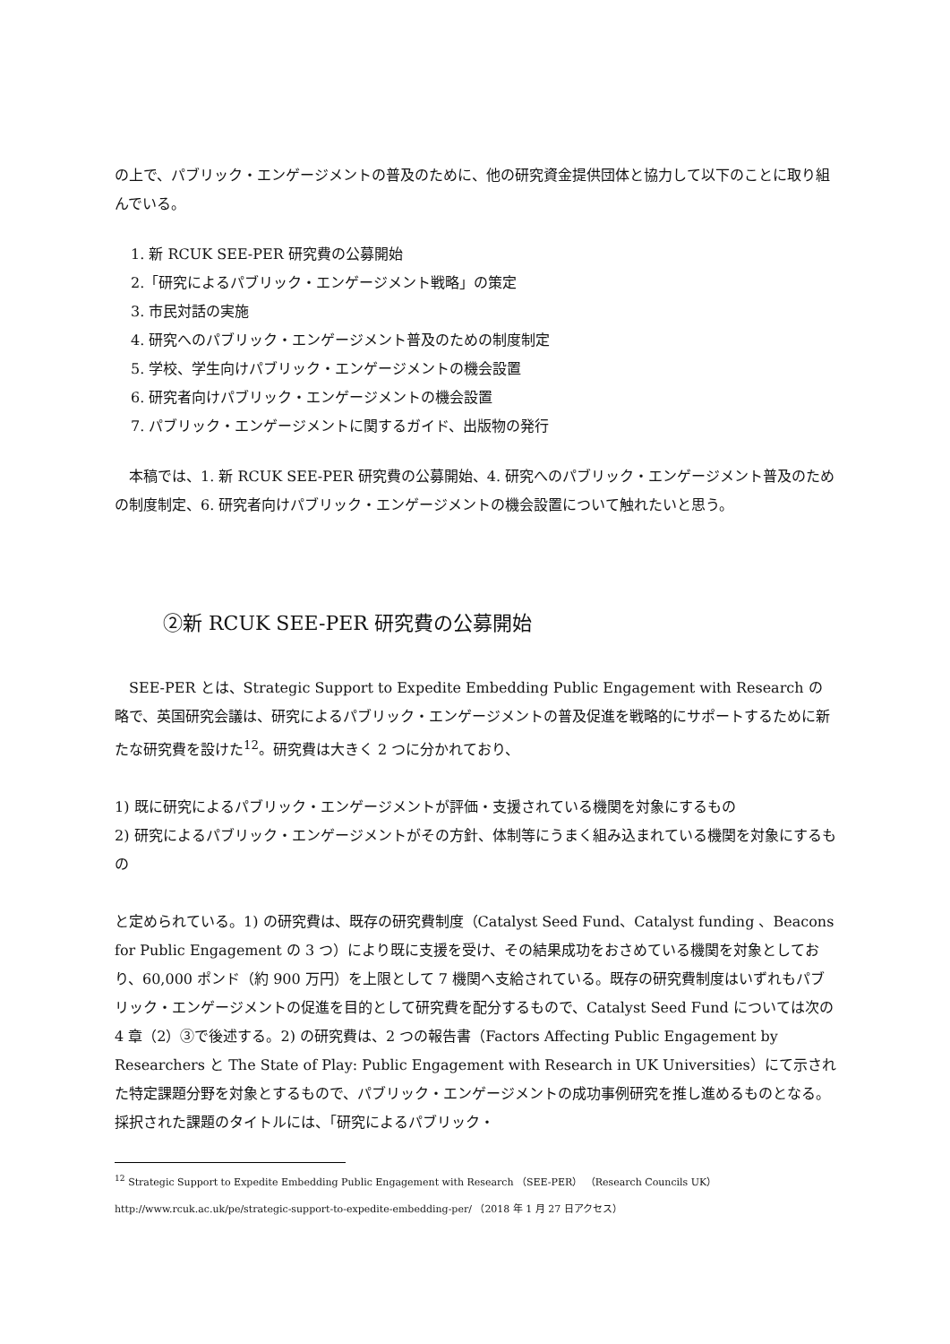の上で、パブリック・エンゲージメントの普及のために、他の研究資金提供団体と協力して以下のことに取り組んでいる。
1. 新 RCUK SEE-PER 研究費の公募開始
2.「研究によるパブリック・エンゲージメント戦略」の策定
3. 市民対話の実施
4. 研究へのパブリック・エンゲージメント普及のための制度制定
5. 学校、学生向けパブリック・エンゲージメントの機会設置
6. 研究者向けパブリック・エンゲージメントの機会設置
7. パブリック・エンゲージメントに関するガイド、出版物の発行
　本稿では、1. 新 RCUK SEE-PER 研究費の公募開始、4. 研究へのパブリック・エンゲージメント普及のための制度制定、6. 研究者向けパブリック・エンゲージメントの機会設置について触れたいと思う。
②新 RCUK SEE-PER 研究費の公募開始
　SEE-PER とは、Strategic Support to Expedite Embedding Public Engagement with Research の略で、英国研究会議は、研究によるパブリック・エンゲージメントの普及促進を戦略的にサポートするために新たな研究費を設けた<sup>12</sup>。研究費は大きく 2 つに分かれており、
1) 既に研究によるパブリック・エンゲージメントが評価・支援されている機関を対象にするもの
2) 研究によるパブリック・エンゲージメントがその方針、体制等にうまく組み込まれている機関を対象にするもの
と定められている。1) の研究費は、既存の研究費制度（Catalyst Seed Fund、Catalyst funding 、Beacons for Public Engagement の 3 つ）により既に支援を受け、その結果成功をおさめている機関を対象としており、60,000 ポンド（約 900 万円）を上限として 7 機関へ支給されている。既存の研究費制度はいずれもパブリック・エンゲージメントの促進を目的として研究費を配分するもので、Catalyst Seed Fund については次の 4 章（2）③で後述する。2) の研究費は、2 つの報告書（Factors Affecting Public Engagement by Researchers と The State of Play: Public Engagement with Research in UK Universities）にて示された特定課題分野を対象とするもので、パブリック・エンゲージメントの成功事例研究を推し進めるものとなる。採択された課題のタイトルには、「研究によるパブリック・
<sup>12</sup> Strategic Support to Expedite Embedding Public Engagement with Research （SEE-PER） （Research Councils UK）
http://www.rcuk.ac.uk/pe/strategic-support-to-expedite-embedding-per/ （2018 年 1 月 27 日アクセス）